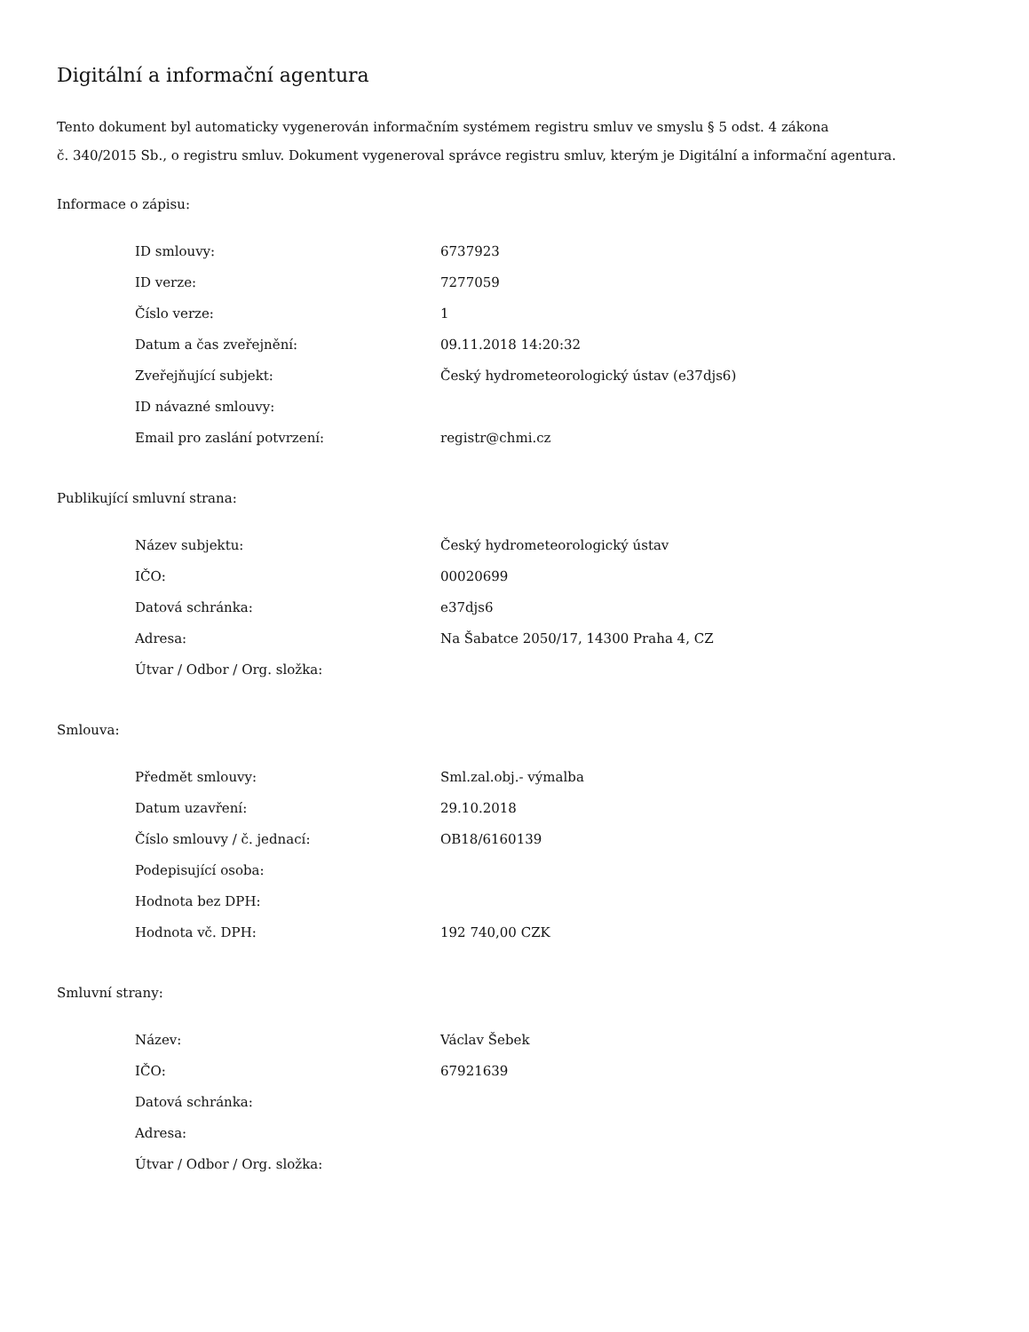Digitální a informační agentura
Tento dokument byl automaticky vygenerován informačním systémem registru smluv ve smyslu § 5 odst. 4 zákona
č. 340/2015 Sb., o registru smluv. Dokument vygeneroval správce registru smluv, kterým je Digitální a informační agentura.
Informace o zápisu:
| ID smlouvy: | 6737923 |
| ID verze: | 7277059 |
| Číslo verze: | 1 |
| Datum a čas zveřejnění: | 09.11.2018 14:20:32 |
| Zveřejňující subjekt: | Český hydrometeorologický ústav (e37djs6) |
| ID návazné smlouvy: | |
| Email pro zaslání potvrzení: | registr@chmi.cz |
Publikující smluvní strana:
| Název subjektu: | Český hydrometeorologický ústav |
| IČO: | 00020699 |
| Datová schránka: | e37djs6 |
| Adresa: | Na Šabatce 2050/17, 14300 Praha 4, CZ |
| Útvar / Odbor / Org. složka: | |
Smlouva:
| Předmět smlouvy: | Sml.zal.obj.- výmalba |
| Datum uzavření: | 29.10.2018 |
| Číslo smlouvy / č. jednací: | OB18/6160139 |
| Podepisující osoba: | |
| Hodnota bez DPH: | |
| Hodnota vč. DPH: | 192 740,00 CZK |
Smluvní strany:
| Název: | Václav Šebek |
| IČO: | 67921639 |
| Datová schránka: | |
| Adresa: | |
| Útvar / Odbor / Org. složka: | |